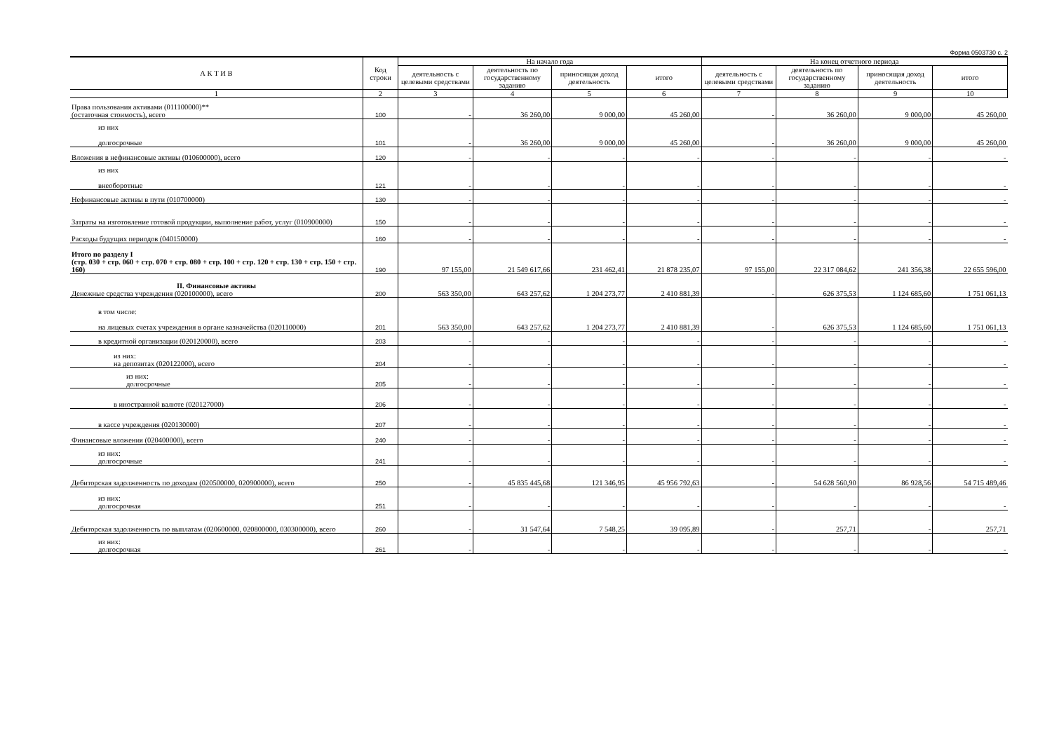Форма 0503730 с. 2
| А К Т И В | Код строки | На начало года | | | | На конец отчетного периода | | | |
| --- | --- | --- | --- | --- | --- | --- | --- | --- | --- |
| | | деятельность с целевыми средствами | деятельность по государственному заданию | приносящая доход деятельность | итого | деятельность с целевыми средствами | деятельность по государственному заданию | приносящая доход деятельность | итого |
| 1 | 2 | 3 | 4 | 5 | 6 | 7 | 8 | 9 | 10 |
| Права пользования активами (011100000)** (остаточная стоимость), всего | 100 | - | 36 260,00 | 9 000,00 | 45 260,00 | - | 36 260,00 | 9 000,00 | 45 260,00 |
| из них долгосрочные | 101 | - | 36 260,00 | 9 000,00 | 45 260,00 | - | 36 260,00 | 9 000,00 | 45 260,00 |
| Вложения в нефинансовые активы (010600000), всего | 120 | - | - | - | - | - | - | - | - |
| из них внеоборотные | 121 | - | - | - | - | - | - | - | - |
| Нефинансовые активы в пути (010700000) | 130 | - | - | - | - | - | - | - | - |
| Затраты на изготовление готовой продукции, выполнение работ, услуг (010900000) | 150 | - | - | - | - | - | - | - | - |
| Расходы будущих периодов (040150000) | 160 | - | - | - | - | - | - | - | - |
| Итого по разделу I (стр. 030 + стр. 060 + стр. 070 + стр. 080 + стр. 100 + стр. 120 + стр. 130 + стр. 150 + стр. 160) | 190 | 97 155,00 | 21 549 617,66 | 231 462,41 | 21 878 235,07 | 97 155,00 | 22 317 084,62 | 241 356,38 | 22 655 596,00 |
| II. Финансовые активы Денежные средства учреждения (020100000), всего | 200 | 563 350,00 | 643 257,62 | 1 204 273,77 | 2 410 881,39 | - | 626 375,53 | 1 124 685,60 | 1 751 061,13 |
| в том числе: на лицевых счетах учреждения в органе казначейства (020110000) | 201 | 563 350,00 | 643 257,62 | 1 204 273,77 | 2 410 881,39 | - | 626 375,53 | 1 124 685,60 | 1 751 061,13 |
| в кредитной организации (020120000), всего | 203 | - | - | - | - | - | - | - | - |
| из них: на депозитах (020122000), всего | 204 | - | - | - | - | - | - | - | - |
| из них: долгосрочные | 205 | - | - | - | - | - | - | - | - |
| в иностранной валюте (020127000) | 206 | - | - | - | - | - | - | - | - |
| в кассе учреждения (020130000) | 207 | - | - | - | - | - | - | - | - |
| Финансовые вложения (020400000), всего | 240 | - | - | - | - | - | - | - | - |
| из них: долгосрочные | 241 | - | - | - | - | - | - | - | - |
| Дебиторская задолженность по доходам (020500000, 020900000), всего | 250 | - | 45 835 445,68 | 121 346,95 | 45 956 792,63 | - | 54 628 560,90 | 86 928,56 | 54 715 489,46 |
| из них: долгосрочная | 251 | - | - | - | - | - | - | - | - |
| Дебиторская задолженность по выплатам (020600000, 020800000, 030300000), всего | 260 | - | 31 547,64 | 7 548,25 | 39 095,89 | - | 257,71 | - | 257,71 |
| из них: долгосрочная | 261 | - | - | - | - | - | - | - | - |